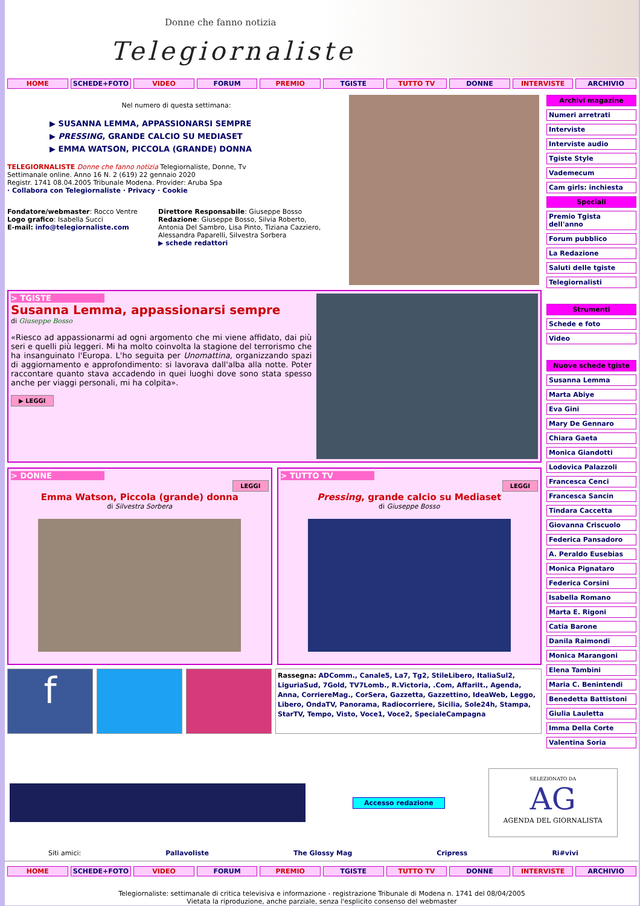Donne che fanno notizia
Telegiornaliste
HOME SCHEDE+FOTO VIDEO FORUM PREMIO TGISTE TUTTO TV DONNE INTERVISTE ARCHIVIO
Nel numero di questa settimana:
▶ SUSANNA LEMMA, APPASSIONARSI SEMPRE
▶ PRESSING, GRANDE CALCIO SU MEDIASET
▶ EMMA WATSON, PICCOLA (GRANDE) DONNA
TELEGIORNALISTE Donne che fanno notizia Telegiornaliste, Donne, Tv
Settimanale online. Anno 16 N. 2 (619) 22 gennaio 2020
Registr. 1741 08.04.2005 Tribunale Modena. Provider: Aruba Spa
· Collabora con Telegiornaliste · Privacy · Cookie
Fondatore/webmaster: Rocco Ventre
Logo grafico: Isabella Succi
E-mail: info@telegiornaliste.com
Direttore Responsabile: Giuseppe Bosso
Redazione: Giuseppe Bosso, Silvia Roberto, Antonia Del Sambro, Lisa Pinto, Tiziana Cazziero, Alessandra Paparelli, Silvestra Sorbera
▶ schede redattori
> TGISTE
Susanna Lemma, appassionarsi sempre
di Giuseppe Bosso
«Riesco ad appassionarmi ad ogni argomento che mi viene affidato, dai più seri e quelli più leggeri. Mi ha molto coinvolta la stagione del terrorismo che ha insanguinato l'Europa. L'ho seguita per Unomattina, organizzando spazi di aggiornamento e approfondimento: si lavorava dall'alba alla notte. Poter raccontare quanto stava accadendo in quei luoghi dove sono stata spesso anche per viaggi personali, mi ha colpita».
▶ LEGGI
> DONNE
LEGGI
Emma Watson, Piccola (grande) donna
di Silvestra Sorbera
> TUTTO TV
LEGGI
Pressing, grande calcio su Mediaset
di Giuseppe Bosso
f
Rassegna: ADComm., Canale5, La7, Tg2, StileLibero, ItaliaSul2, LiguriaSud, 7Gold, TV7Lomb., R.Victoria, .Com, AffariIt., Agenda, Anna, CorriereMag., CorSera, Gazzetta, Gazzettino, IdeaWeb, Leggo, Libero, OndaTV, Panorama, Radiocorriere, Sicilia, Sole24h, Stampa, StarTV, Tempo, Visto, Voce1, Voce2, SpecialeCampagna
Archivi magazine
Numeri arretrati
Interviste
Interviste audio
Tgiste Style
Vademecum
Cam girls: inchiesta
Speciali
Premio Tgista dell'anno
Forum pubblico
La Redazione
Saluti delle tgiste
Telegiornalisti
Strumenti
Schede e foto
Video
Nuove schede tgiste
Susanna Lemma
Marta Abiye
Eva Gini
Mary De Gennaro
Chiara Gaeta
Monica Giandotti
Lodovica Palazzoli
Francesca Cenci
Francesca Sancin
Tindara Caccetta
Giovanna Criscuolo
Federica Pansadoro
A. Peraldo Eusebias
Monica Pignataro
Federica Corsini
Isabella Romano
Marta E. Rigoni
Catia Barone
Danila Raimondi
Monica Marangoni
Elena Tambini
Maria C. Benintendi
Benedetta Battistoni
Giulia Lauletta
Imma Della Corte
Valentina Soria
Accesso redazione
SELEZIONATO DA
AG
AGENDA DEL GIORNALISTA
Siti amici: Pallavoliste The Glossy Mag Cripress Ri#vivi
HOME SCHEDE+FOTO VIDEO FORUM PREMIO TGISTE TUTTO TV DONNE INTERVISTE ARCHIVIO
Telegiornaliste: settimanale di critica televisiva e informazione - registrazione Tribunale di Modena n. 1741 del 08/04/2005
Vietata la riproduzione, anche parziale, senza l'esplicito consenso del webmaster